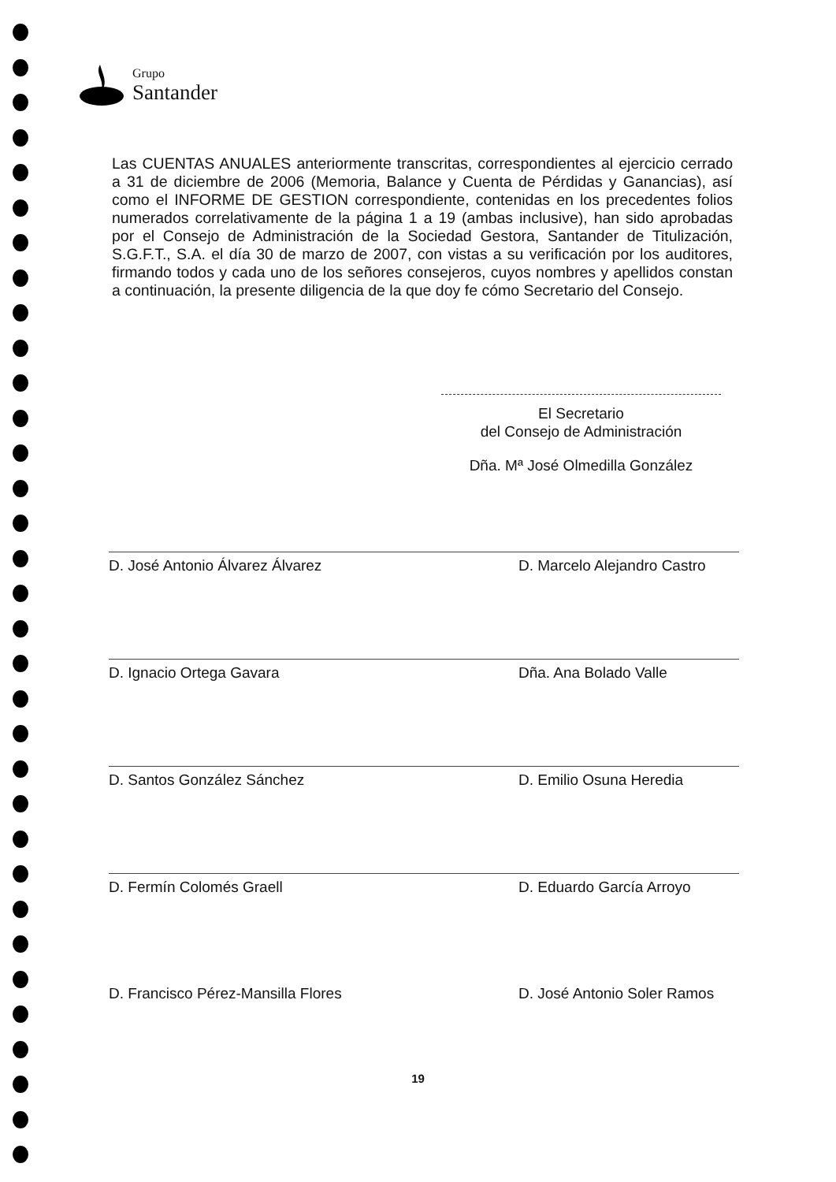Grupo
Santander
Las CUENTAS ANUALES anteriormente transcritas, correspondientes al ejercicio cerrado a 31 de diciembre de 2006 (Memoria, Balance y Cuenta de Pérdidas y Ganancias), así como el INFORME DE GESTION correspondiente, contenidas en los precedentes folios numerados correlativamente de la página 1 a 19 (ambas inclusive), han sido aprobadas por el Consejo de Administración de la Sociedad Gestora, Santander de Titulización, S.G.F.T., S.A. el día 30 de marzo de 2007, con vistas a su verificación por los auditores, firmando todos y cada uno de los señores consejeros, cuyos nombres y apellidos constan a continuación, la presente diligencia de la que doy fe cómo Secretario del Consejo.
El Secretario
del Consejo de Administración
Dña. Mª José Olmedilla González
D. José Antonio Álvarez Álvarez
D. Marcelo Alejandro Castro
D. Ignacio Ortega Gavara
Dña. Ana Bolado Valle
D. Santos González Sánchez
D. Emilio Osuna Heredia
D. Fermín Colomés Graell
D. Eduardo García Arroyo
D. Francisco Pérez-Mansilla Flores
D. José Antonio Soler Ramos
19